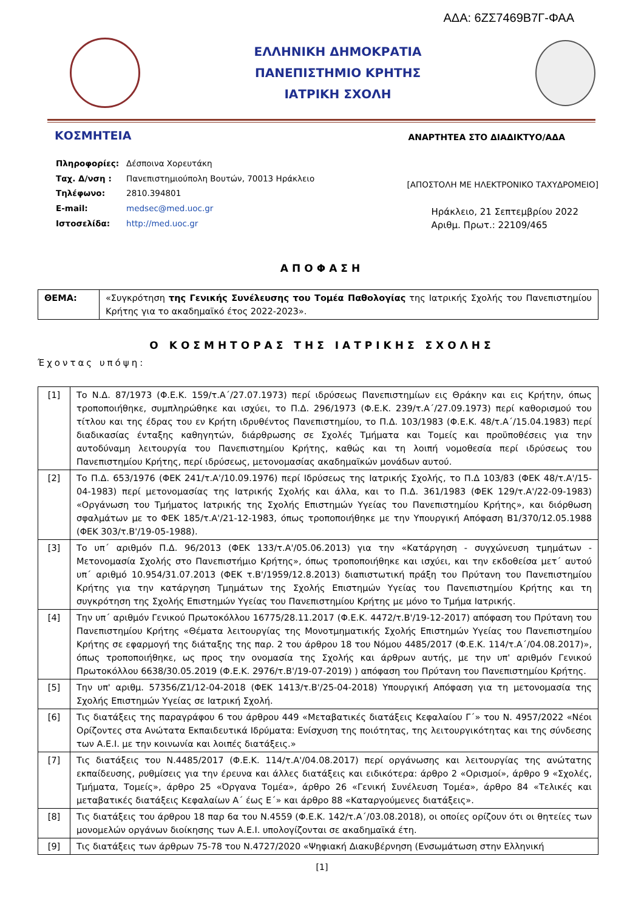ΑΔΑ: 6ΖΣ7469Β7Γ-ΦΑΑ
ΕΛΛΗΝΙΚΗ ΔΗΜΟΚΡΑΤΙΑ
ΠΑΝΕΠΙΣΤΗΜΙΟ ΚΡΗΤΗΣ
ΙΑΤΡΙΚΗ ΣΧΟΛΗ
ΚΟΣΜΗΤΕΙΑ ΑΝΑΡΤΗΤΕΑ ΣΤΟ ΔΙΑΔΙΚΤΥΟ/ΑΔΑ
| Πληροφορίες: | Δέσποινα Χορευτάκη |
| Ταχ. Δ/νση : | Πανεπιστημιούπολη Βουτών, 70013 Ηράκλειο |
| Τηλέφωνο: | 2810.394801 |
| E-mail: | medsec@med.uoc.gr |
| Ιστοσελίδα: | http://med.uoc.gr |
[ΑΠΟΣΤΟΛΗ ΜΕ ΗΛΕΚΤΡΟΝΙΚΟ ΤΑΧΥΔΡΟΜΕΙΟ]
Ηράκλειο, 21 Σεπτεμβρίου 2022
Αριθμ. Πρωτ.: 22109/465
ΑΠΟΦΑΣΗ
| ΘΕΜΑ: | «Συγκρότηση της Γενικής Συνέλευσης του Τομέα Παθολογίας της Ιατρικής Σχολής του Πανεπιστημίου Κρήτης για το ακαδημαϊκό έτος 2022-2023». |
Ο ΚΟΣΜΗΤΟΡΑΣ ΤΗΣ ΙΑΤΡΙΚΗΣ ΣΧΟΛΗΣ
Έχοντας υπόψη:
| [1] | Το Ν.Δ. 87/1973 (Φ.Ε.Κ. 159/τ.Α΄/27.07.1973) περί ιδρύσεως Πανεπιστημίων εις Θράκην και εις Κρήτην, όπως τροποποιήθηκε, συμπληρώθηκε και ισχύει, το Π.Δ. 296/1973 (Φ.Ε.Κ. 239/τ.Α΄/27.09.1973) περί καθορισμού του τίτλου και της έδρας του εν Κρήτη ιδρυθέντος Πανεπιστημίου, το Π.Δ. 103/1983 (Φ.Ε.Κ. 48/τ.Α΄/15.04.1983) περί διαδικασίας ένταξης καθηγητών, διάρθρωσης σε Σχολές Τμήματα και Τομείς και προϋποθέσεις για την αυτοδύναμη λειτουργία του Πανεπιστημίου Κρήτης, καθώς και τη λοιπή νομοθεσία περί ιδρύσεως του Πανεπιστημίου Κρήτης, περί ιδρύσεως, μετονομασίας ακαδημαϊκών μονάδων αυτού. |
| [2] | Το Π.Δ. 653/1976 (ΦΕΚ 241/τ.Α'/10.09.1976) περί Ιδρύσεως της Ιατρικής Σχολής, το Π.Δ 103/83 (ΦΕΚ 48/τ.Α'/15-04-1983) περί μετονομασίας της Ιατρικής Σχολής και άλλα, και το Π.Δ. 361/1983 (ΦΕΚ 129/τ.Α'/22-09-1983) «Οργάνωση του Τμήματος Ιατρικής της Σχολής Επιστημών Υγείας του Πανεπιστημίου Κρήτης», και διόρθωση σφαλμάτων με το ΦΕΚ 185/τ.Α'/21-12-1983, όπως τροποποιήθηκε με την Υπουργική Απόφαση Β1/370/12.05.1988 (ΦΕΚ 303/τ.Β'/19-05-1988). |
| [3] | Το υπ΄ αριθμόν Π.Δ. 96/2013 (ΦΕΚ 133/τ.Α'/05.06.2013) για την «Κατάργηση - συγχώνευση τμημάτων - Μετονομασία Σχολής στο Πανεπιστήμιο Κρήτης», όπως τροποποιήθηκε και ισχύει, και την εκδοθείσα μετ΄ αυτού υπ΄ αριθμό 10.954/31.07.2013 (ΦΕΚ τ.Β'/1959/12.8.2013) διαπιστωτική πράξη του Πρύτανη του Πανεπιστημίου Κρήτης για την κατάργηση Τμημάτων της Σχολής Επιστημών Υγείας του Πανεπιστημίου Κρήτης και τη συγκρότηση της Σχολής Επιστημών Υγείας του Πανεπιστημίου Κρήτης με μόνο το Τμήμα Ιατρικής. |
| [4] | Την υπ΄ αριθμόν Γενικού Πρωτοκόλλου 16775/28.11.2017 (Φ.Ε.Κ. 4472/τ.Β'/19-12-2017) απόφαση του Πρύτανη του Πανεπιστημίου Κρήτης «Θέματα λειτουργίας της Μονοτμηματικής Σχολής Επιστημών Υγείας του Πανεπιστημίου Κρήτης σε εφαρμογή της διάταξης της παρ. 2 του άρθρου 18 του Νόμου 4485/2017 (Φ.Ε.Κ. 114/τ.Α΄/04.08.2017)», όπως τροποποιήθηκε, ως προς την ονομασία της Σχολής και άρθρων αυτής, με την υπ' αριθμόν Γενικού Πρωτοκόλλου 6638/30.05.2019 (Φ.Ε.Κ. 2976/τ.Β'/19-07-2019) ) απόφαση του Πρύτανη του Πανεπιστημίου Κρήτης. |
| [5] | Την υπ' αριθμ. 57356/Ζ1/12-04-2018 (ΦΕΚ 1413/τ.Β'/25-04-2018) Υπουργική Απόφαση για τη μετονομασία της Σχολής Επιστημών Υγείας σε Ιατρική Σχολή. |
| [6] | Τις διατάξεις της παραγράφου 6 του άρθρου 449 «Μεταβατικές διατάξεις Κεφαλαίου Γ΄» του Ν. 4957/2022 «Νέοι Ορίζοντες στα Ανώτατα Εκπαιδευτικά Ιδρύματα: Ενίσχυση της ποιότητας, της λειτουργικότητας και της σύνδεσης των Α.Ε.Ι. με την κοινωνία και λοιπές διατάξεις.» |
| [7] | Τις διατάξεις του Ν.4485/2017 (Φ.Ε.Κ. 114/τ.Α'/04.08.2017) περί οργάνωσης και λειτουργίας της ανώτατης εκπαίδευσης, ρυθμίσεις για την έρευνα και άλλες διατάξεις και ειδικότερα: άρθρο 2 «Ορισμοί», άρθρο 9 «Σχολές, Τμήματα, Τομείς», άρθρο 25 «Όργανα Τομέα», άρθρο 26 «Γενική Συνέλευση Τομέα», άρθρο 84 «Τελικές και μεταβατικές διατάξεις Κεφαλαίων Α΄ έως Ε΄» και άρθρο 88 «Καταργούμενες διατάξεις». |
| [8] | Τις διατάξεις του άρθρου 18 παρ 6α του Ν.4559 (Φ.Ε.Κ. 142/τ.Α΄/03.08.2018), οι οποίες ορίζουν ότι οι θητείες των μονομελών οργάνων διοίκησης των Α.Ε.Ι. υπολογίζονται σε ακαδημαϊκά έτη. |
| [9] | Τις διατάξεις των άρθρων 75-78 του Ν.4727/2020 «Ψηφιακή Διακυβέρνηση (Ενσωμάτωση στην Ελληνική |
[1]